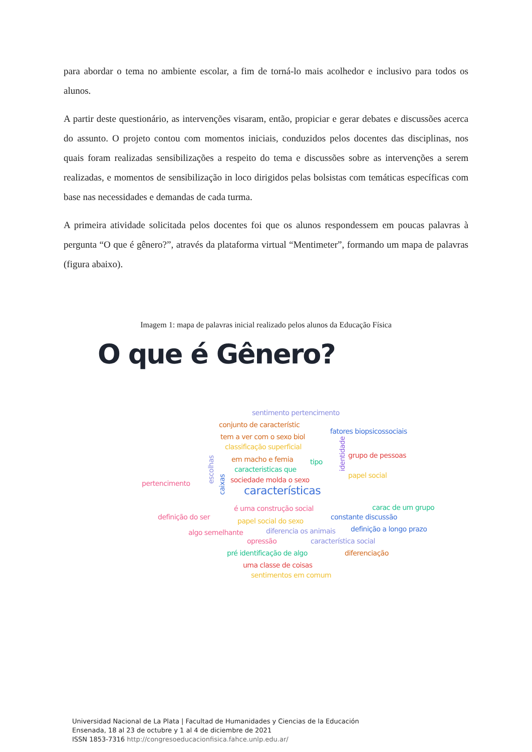para abordar o tema no ambiente escolar, a fim de torná-lo mais acolhedor e inclusivo para todos os alunos.
A partir deste questionário, as intervenções visaram, então, propiciar e gerar debates e discussões acerca do assunto. O projeto contou com momentos iniciais, conduzidos pelos docentes das disciplinas, nos quais foram realizadas sensibilizações a respeito do tema e discussões sobre as intervenções a serem realizadas, e momentos de sensibilização in loco dirigidos pelas bolsistas com temáticas específicas com base nas necessidades e demandas de cada turma.
A primeira atividade solicitada pelos docentes foi que os alunos respondessem em poucas palavras à pergunta “O que é gênero?”, através da plataforma virtual “Mentimeter”, formando um mapa de palavras (figura abaixo).
Imagem 1: mapa de palavras inicial realizado pelos alunos da Educação Física
O que é Gênero?
sentimento pertencimento
conjunto de característic
fatores biopsicossociais
tem a ver com o sexo biol
classificação superficial
grupo de pessoas
em macho e femia tipo
caracteristicas que
papel social
sociedade molda o sexo
pertencimento
características
carac de um grupo
é uma construção social
definição do ser constante discussão
papel social do sexo
algo semelhante diferencia os animais definição a longo prazo
opressão característica social
pré identificação de algo diferenciação
uma classe de coisas
sentimentos em comum
escolhas
caixas
identidade
Universidad Nacional de La Plata | Facultad de Humanidades y Ciencias de la Educación
Ensenada, 18 al 23 de octubre y 1 al 4 de diciembre de 2021
ISSN 1853-7316 http://congresoeducacionfisica.fahce.unlp.edu.ar/